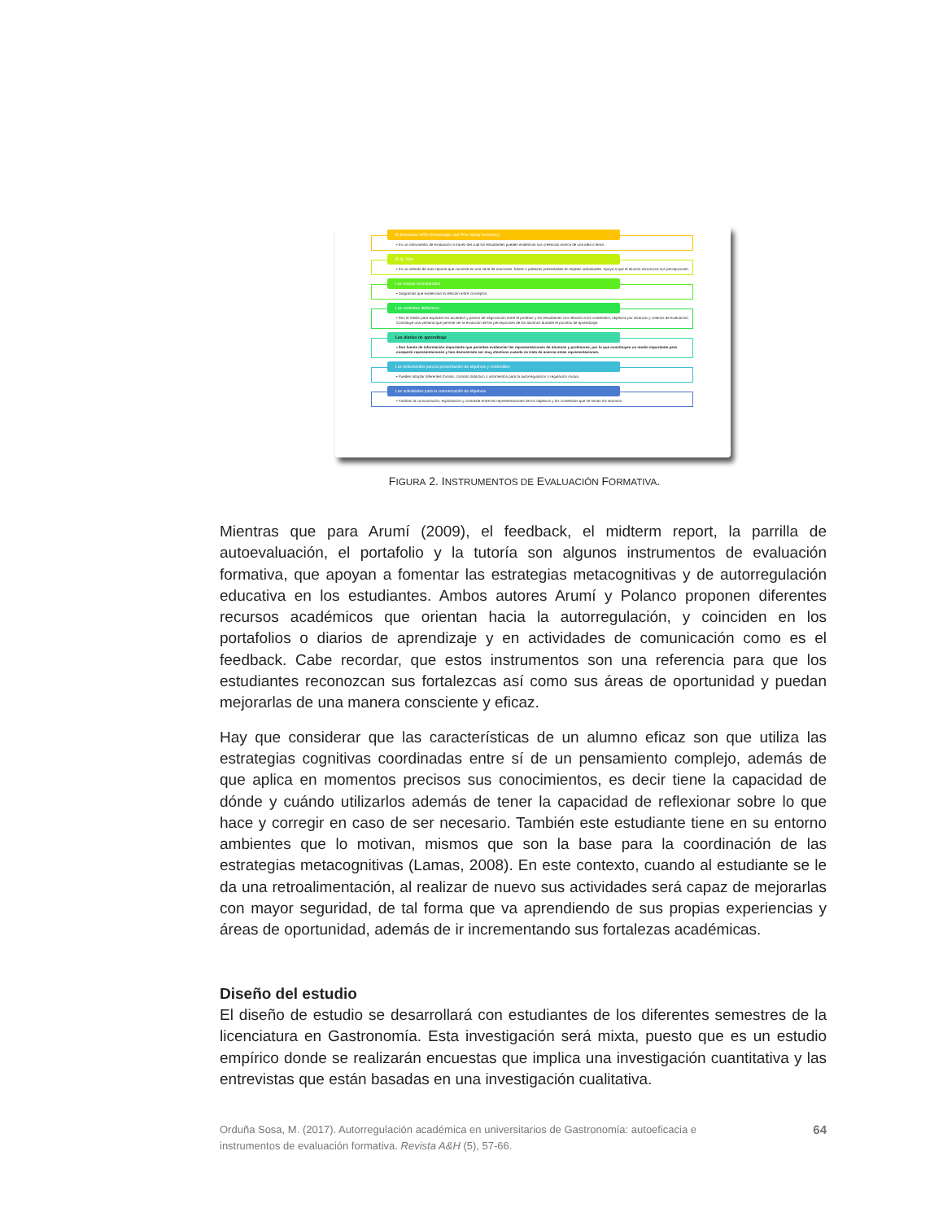El formulario KPSI (Knowledge and Prior Study Inventory)
• Es un instrumento de evaluación a través del cual los estudiantes pueden evidenciar sus creencias acerca de una idea o tema.
El Q. Sort
• Es un método de auto-reporte que consiste en una serie de oraciones, frases o palabras presentadas en tarjetas individuales. Apoya a que el alumno reconozca sus percepciones.
Los mapas conceptuales
• Diagramas que evidencian la relación entre conceptos.
Los contratos didácticos
• Son el medio para explicitar los acuerdos y pactos de negociación entre el profesor y los estudiatnes con relación a los contenidos, objetivos por alcanzar y criterios de evaluación. Constituye una ventana que permite ver la evolución de las percepciones de los alumnos durante el proceso de aprendizaje.
Los diarios de aprendizaje
• Son fuente de información importante que permiten evidenciar las representaciones de alumnos y profesores, por lo que constituyen un medio importante para compartir representaciones y han demostrado ser muy efectivos cuando se trata de acercar estas representaciones.
Los instumentos para la presentación de objetivos y contendios
• Pueden adoptar diferentes formas: contrato didáctico o instrmentos para la autorregulación o regulación mutua.
Las actividades para la comunicación de objetivos
• Facilitan la comunicación, explicitación y contraste entre las representaciones de los objetivos y los contenidos que se hacen los alumnos.
FIGURA 2. INSTRUMENTOS DE EVALUACIÓN FORMATIVA.
Mientras que para Arumí (2009), el feedback, el midterm report, la parrilla de autoevaluación, el portafolio y la tutoría son algunos instrumentos de evaluación formativa, que apoyan a fomentar las estrategias metacognitivas y de autorregulación educativa en los estudiantes. Ambos autores Arumí y Polanco proponen diferentes recursos académicos que orientan hacia la autorregulación, y coinciden en los portafolios o diarios de aprendizaje y en actividades de comunicación como es el feedback. Cabe recordar, que estos instrumentos son una referencia para que los estudiantes reconozcan sus fortalezcas así como sus áreas de oportunidad y puedan mejorarlas de una manera consciente y eficaz.
Hay que considerar que las características de un alumno eficaz son que utiliza las estrategias cognitivas coordinadas entre sí de un pensamiento complejo, además de que aplica en momentos precisos sus conocimientos, es decir tiene la capacidad de dónde y cuándo utilizarlos además de tener la capacidad de reflexionar sobre lo que hace y corregir en caso de ser necesario. También este estudiante tiene en su entorno ambientes que lo motivan, mismos que son la base para la coordinación de las estrategias metacognitivas (Lamas, 2008). En este contexto, cuando al estudiante se le da una retroalimentación, al realizar de nuevo sus actividades será capaz de mejorarlas con mayor seguridad, de tal forma que va aprendiendo de sus propias experiencias y áreas de oportunidad, además de ir incrementando sus fortalezas académicas.
Diseño del estudio
El diseño de estudio se desarrollará con estudiantes de los diferentes semestres de la licenciatura en Gastronomía. Esta investigación será mixta, puesto que es un estudio empírico donde se realizarán encuestas que implica una investigación cuantitativa y las entrevistas que están basadas en una investigación cualitativa.
Orduña Sosa, M. (2017). Autorregulación académica en universitarios de Gastronomía: autoeficacia e instrumentos de evaluación formativa. Revista A&H (5), 57-66.
64